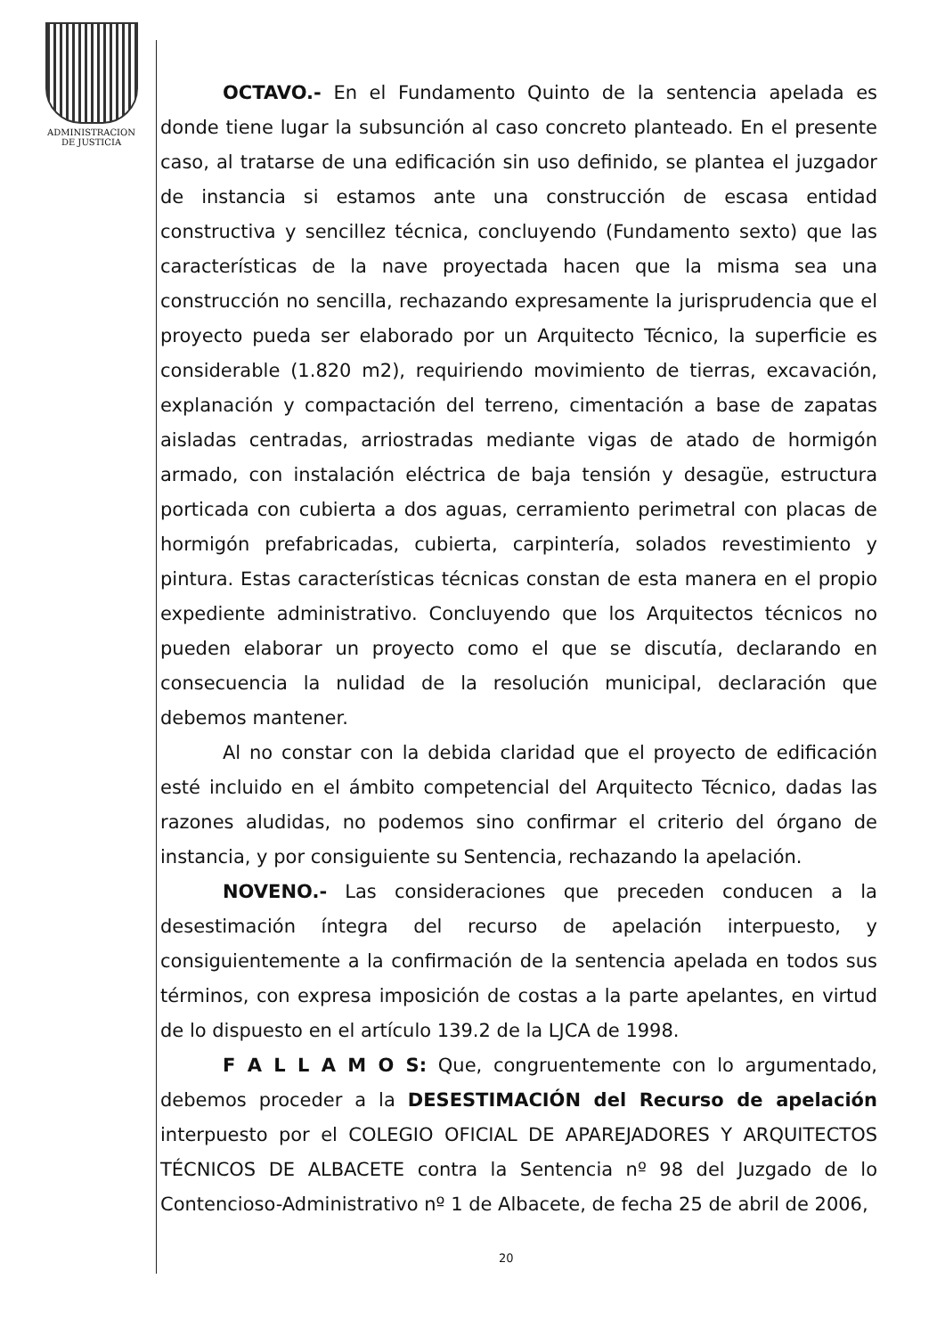ADMINISTRACION
DE JUSTICIA
OCTAVO.- En el Fundamento Quinto de la sentencia apelada es donde tiene lugar la subsunción al caso concreto planteado. En el presente caso, al tratarse de una edificación sin uso definido, se plantea el juzgador de instancia si estamos ante una construcción de escasa entidad constructiva y sencillez técnica, concluyendo (Fundamento sexto) que las características de la nave proyectada hacen que la misma sea una construcción no sencilla, rechazando expresamente la jurisprudencia que el proyecto pueda ser elaborado por un Arquitecto Técnico, la superficie es considerable (1.820 m2), requiriendo movimiento de tierras, excavación, explanación y compactación del terreno, cimentación a base de zapatas aisladas centradas, arriostradas mediante vigas de atado de hormigón armado, con instalación eléctrica de baja tensión y desagüe, estructura porticada con cubierta a dos aguas, cerramiento perimetral con placas de hormigón prefabricadas, cubierta, carpintería, solados revestimiento y pintura. Estas características técnicas constan de esta manera en el propio expediente administrativo. Concluyendo que los Arquitectos técnicos no pueden elaborar un proyecto como el que se discutía, declarando en consecuencia la nulidad de la resolución municipal, declaración que debemos mantener.
Al no constar con la debida claridad que el proyecto de edificación esté incluido en el ámbito competencial del Arquitecto Técnico, dadas las razones aludidas, no podemos sino confirmar el criterio del órgano de instancia, y por consiguiente su Sentencia, rechazando la apelación.
NOVENO.- Las consideraciones que preceden conducen a la desestimación íntegra del recurso de apelación interpuesto, y consiguientemente a la confirmación de la sentencia apelada en todos sus términos, con expresa imposición de costas a la parte apelantes, en virtud de lo dispuesto en el artículo 139.2 de la LJCA de 1998.
F A L L A M O S: Que, congruentemente con lo argumentado, debemos proceder a la DESESTIMACIÓN del Recurso de apelación interpuesto por el COLEGIO OFICIAL DE APAREJADORES Y ARQUITECTOS TÉCNICOS DE ALBACETE contra la Sentencia nº 98 del Juzgado de lo Contencioso-Administrativo nº 1 de Albacete, de fecha 25 de abril de 2006,
20